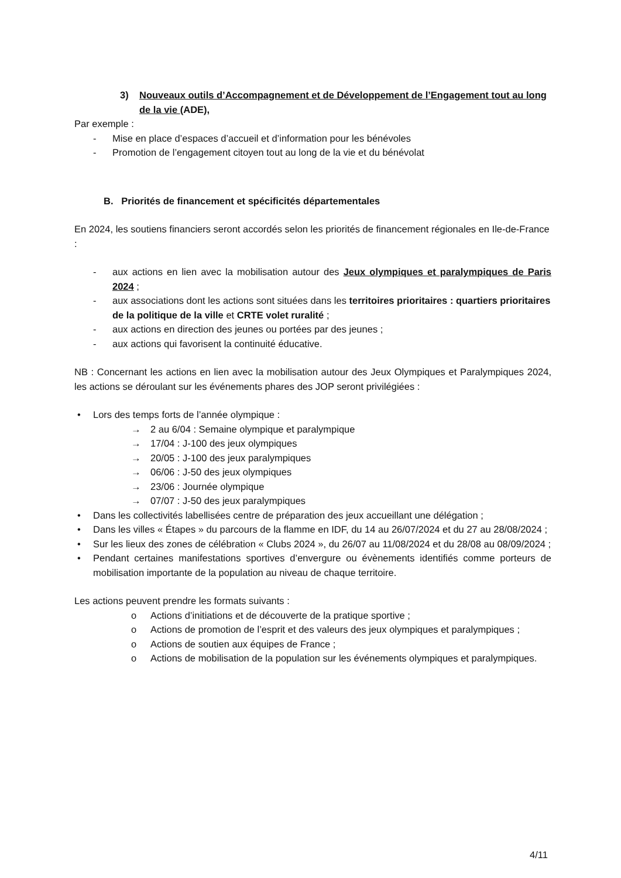3) Nouveaux outils d’Accompagnement et de Développement de l’Engagement tout au long de la vie (ADE),
Par exemple :
- Mise en place d’espaces d’accueil et d’information pour les bénévoles
- Promotion de l’engagement citoyen tout au long de la vie et du bénévolat
B. Priorités de financement et spécificités départementales
En 2024, les soutiens financiers seront accordés selon les priorités de financement régionales en Ile-de-France :
- aux actions en lien avec la mobilisation autour des Jeux olympiques et paralympiques de Paris 2024 ;
- aux associations dont les actions sont situées dans les territoires prioritaires : quartiers prioritaires de la politique de la ville et CRTE volet ruralité ;
- aux actions en direction des jeunes ou portées par des jeunes ;
- aux actions qui favorisent la continuité éducative.
NB : Concernant les actions en lien avec la mobilisation autour des Jeux Olympiques et Paralympiques 2024, les actions se déroulant sur les événements phares des JOP seront privilégiées :
• Lors des temps forts de l’année olympique :
→ 2 au 6/04 : Semaine olympique et paralympique
→ 17/04 : J-100 des jeux olympiques
→ 20/05 : J-100 des jeux paralympiques
→ 06/06 : J-50 des jeux olympiques
→ 23/06 : Journée olympique
→ 07/07 : J-50 des jeux paralympiques
• Dans les collectivités labellisées centre de préparation des jeux accueillant une délégation ;
• Dans les villes « Étapes » du parcours de la flamme en IDF, du 14 au 26/07/2024 et du 27 au 28/08/2024 ;
• Sur les lieux des zones de célébration « Clubs 2024 », du 26/07 au 11/08/2024 et du 28/08 au 08/09/2024 ;
• Pendant certaines manifestations sportives d’envergure ou évènements identifiés comme porteurs de mobilisation importante de la population au niveau de chaque territoire.
Les actions peuvent prendre les formats suivants :
o Actions d’initiations et de découverte de la pratique sportive ;
o Actions de promotion de l’esprit et des valeurs des jeux olympiques et paralympiques ;
o Actions de soutien aux équipes de France ;
o Actions de mobilisation de la population sur les événements olympiques et paralympiques.
4/11